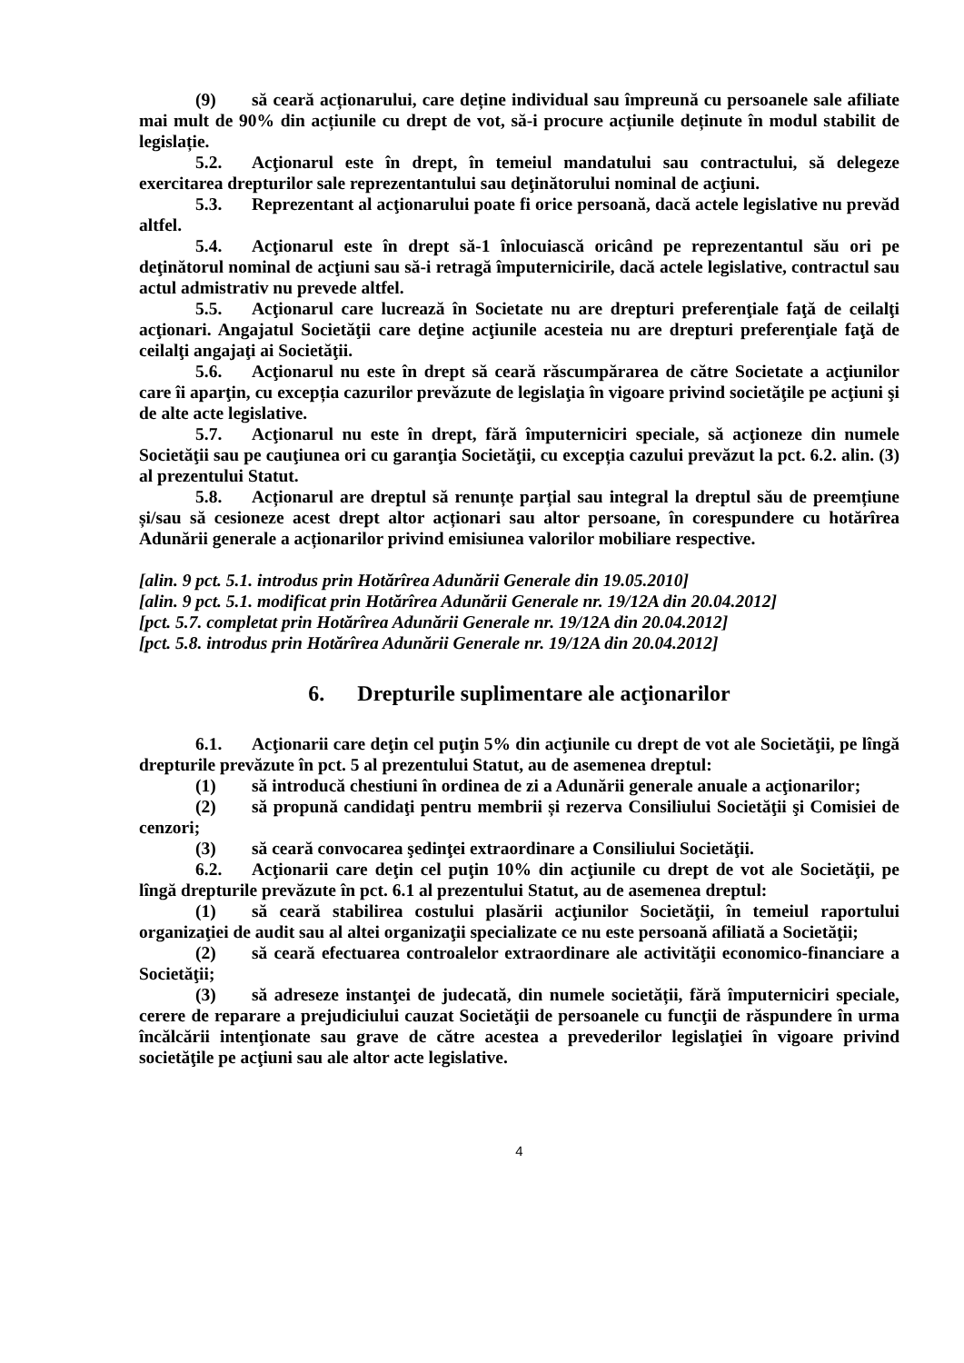(9) să ceară acționarului, care deține individual sau împreună cu persoanele sale afiliate mai mult de 90% din acțiunile cu drept de vot, să-i procure acțiunile deținute în modul stabilit de legislație.
5.2. Acţionarul este în drept, în temeiul mandatului sau contractului, să delegeze exercitarea drepturilor sale reprezentantului sau deţinătorului nominal de acţiuni.
5.3. Reprezentant al acţionarului poate fi orice persoană, dacă actele legislative nu prevăd altfel.
5.4. Acţionarul este în drept să-1 înlocuiască oricând pe reprezentantul său ori pe deţinătorul nominal de acţiuni sau să-i retragă împuternicirile, dacă actele legislative, contractul sau actul admistrativ nu prevede altfel.
5.5. Acţionarul care lucrează în Societate nu are drepturi preferenţiale faţă de ceilalţi acţionari. Angajatul Societăţii care deţine acţiunile acesteia nu are drepturi preferenţiale faţă de ceilalţi angajaţi ai Societăţii.
5.6. Acţionarul nu este în drept să ceară răscumpărarea de către Societate a acţiunilor care îi aparţin, cu excepția cazurilor prevăzute de legislaţia în vigoare privind societăţile pe acţiuni şi de alte acte legislative.
5.7. Acţionarul nu este în drept, fără împuterniciri speciale, să acţioneze din numele Societăţii sau pe cauţiunea ori cu garanţia Societăţii, cu excepția cazului prevăzut la pct. 6.2. alin. (3) al prezentului Statut.
5.8. Acționarul are dreptul să renunțe parțial sau integral la dreptul său de preemțiune și/sau să cesioneze acest drept altor acționari sau altor persoane, în corespundere cu hotărîrea Adunării generale a acționarilor privind emisiunea valorilor mobiliare respective.
[alin. 9 pct. 5.1. introdus prin Hotărîrea Adunării Generale din 19.05.2010]
[alin. 9 pct. 5.1. modificat prin Hotărîrea Adunării Generale nr. 19/12A din 20.04.2012]
[pct. 5.7. completat prin Hotărîrea Adunării Generale nr. 19/12A din 20.04.2012]
[pct. 5.8. introdus prin Hotărîrea Adunării Generale nr. 19/12A din 20.04.2012]
6. Drepturile suplimentare ale acţionarilor
6.1. Acţionarii care deţin cel puţin 5% din acţiunile cu drept de vot ale Societăţii, pe lîngă drepturile prevăzute în pct. 5 al prezentului Statut, au de asemenea dreptul:
(1) să introducă chestiuni în ordinea de zi a Adunării generale anuale a acţionarilor;
(2) să propună candidaţi pentru membrii și rezerva Consiliului Societăţii şi Comisiei de cenzori;
(3) să ceară convocarea şedinţei extraordinare a Consiliului Societăţii.
6.2. Acţionarii care deţin cel puţin 10% din acţiunile cu drept de vot ale Societăţii, pe lîngă drepturile prevăzute în pct. 6.1 al prezentului Statut, au de asemenea dreptul:
(1) să ceară stabilirea costului plasării acţiunilor Societăţii, în temeiul raportului organizaţiei de audit sau al altei organizaţii specializate ce nu este persoană afiliată a Societăţii;
(2) să ceară efectuarea controalelor extraordinare ale activităţii economico-financiare a Societăţii;
(3) să adreseze instanţei de judecată, din numele societății, fără împuterniciri speciale, cerere de reparare a prejudiciului cauzat Societăţii de persoanele cu funcţii de răspundere în urma încălcării intenţionate sau grave de către acestea a prevederilor legislaţiei în vigoare privind societăţile pe acţiuni sau ale altor acte legislative.
4